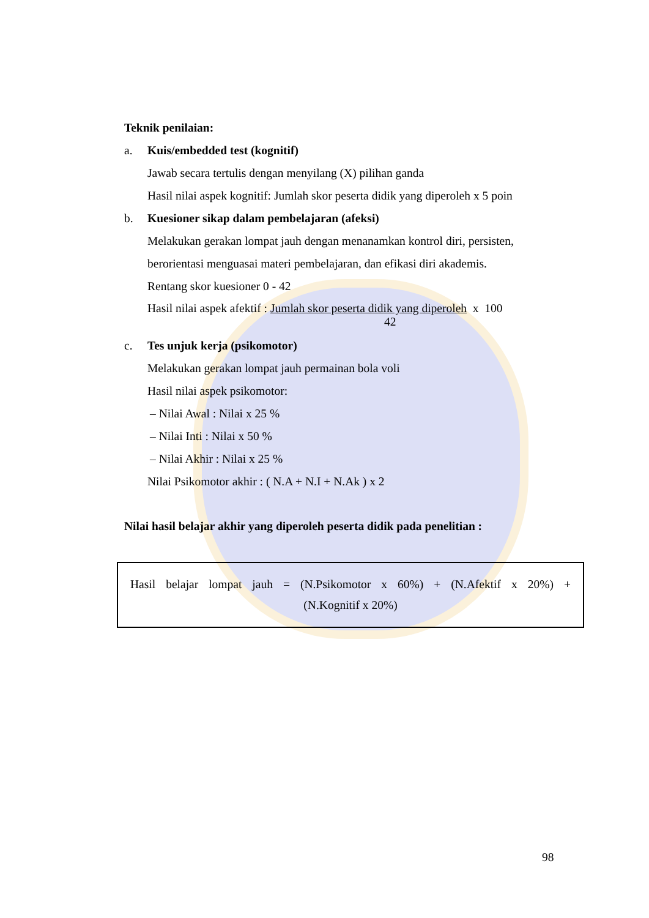Teknik penilaian:
a. Kuis/embedded test (kognitif)
Jawab secara tertulis dengan menyilang (X) pilihan ganda
Hasil nilai aspek kognitif: Jumlah skor peserta didik yang diperoleh x 5 poin
b. Kuesioner sikap dalam pembelajaran (afeksi)
Melakukan gerakan lompat jauh dengan menanamkan kontrol diri, persisten,
berorientasi menguasai materi pembelajaran, dan efikasi diri akademis.
Rentang skor kuesioner 0 - 42
Hasil nilai aspek afektif : Jumlah skor peserta didik yang diperoleh x 100
42
c. Tes unjuk kerja (psikomotor)
Melakukan gerakan lompat jauh permainan bola voli
Hasil nilai aspek psikomotor:
– Nilai Awal : Nilai x 25 %
– Nilai Inti : Nilai x 50 %
– Nilai Akhir : Nilai x 25 %
Nilai Psikomotor akhir : ( N.A + N.I + N.Ak ) x 2
Nilai hasil belajar akhir yang diperoleh peserta didik pada penelitian :
Hasil belajar lompat jauh = (N.Psikomotor x 60%) + (N.Afektif x 20%) +
(N.Kognitif x 20%)
98